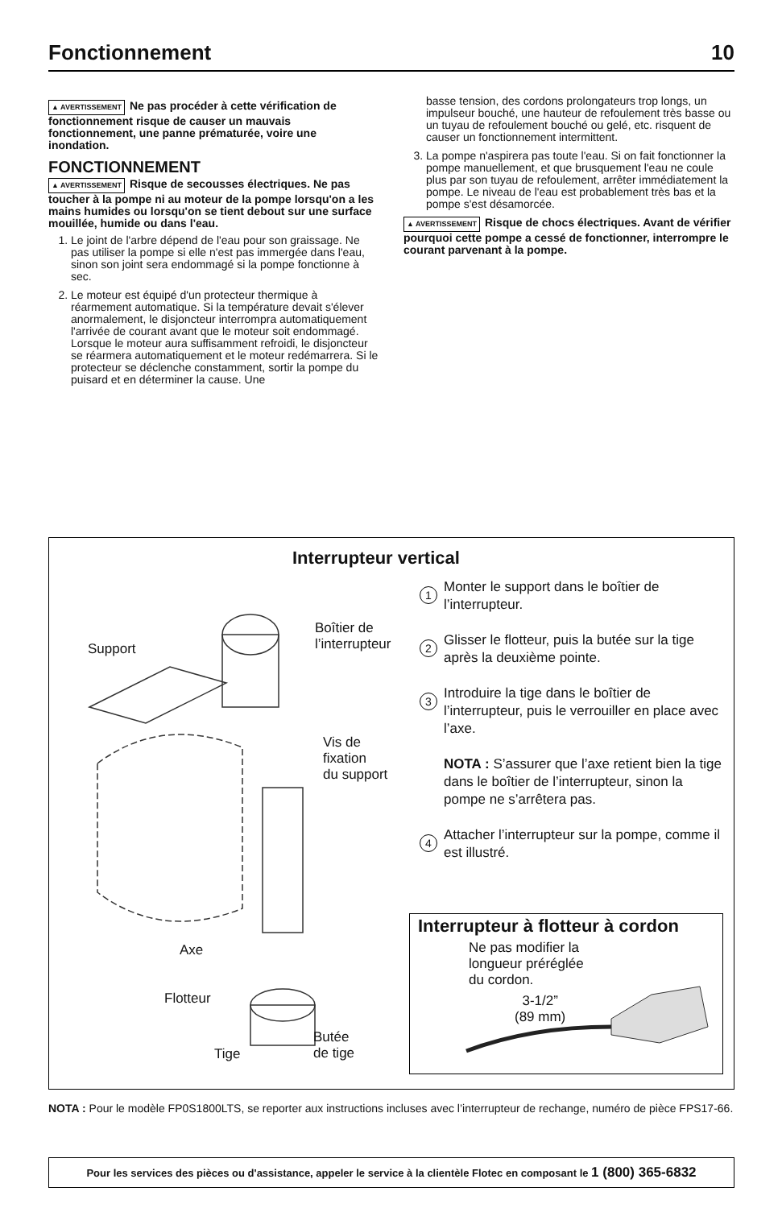Fonctionnement 10
▲ AVERTISSEMENT Ne pas procéder à cette vérification de fonctionnement risque de causer un mauvais fonctionnement, une panne prématurée, voire une inondation.
FONCTIONNEMENT
▲ AVERTISSEMENT Risque de secousses électriques. Ne pas toucher à la pompe ni au moteur de la pompe lorsqu'on a les mains humides ou lorsqu'on se tient debout sur une surface mouillée, humide ou dans l'eau.
1. Le joint de l'arbre dépend de l'eau pour son graissage. Ne pas utiliser la pompe si elle n'est pas immergée dans l'eau, sinon son joint sera endommagé si la pompe fonctionne à sec.
2. Le moteur est équipé d'un protecteur thermique à réarmement automatique. Si la température devait s'élever anormalement, le disjoncteur interrompra automatiquement l'arrivée de courant avant que le moteur soit endommagé. Lorsque le moteur aura suffisamment refroidi, le disjoncteur se réarmera automatiquement et le moteur redémarrera. Si le protecteur se déclenche constamment, sortir la pompe du puisard et en déterminer la cause. Une
basse tension, des cordons prolongateurs trop longs, un impulseur bouché, une hauteur de refoulement très basse ou un tuyau de refoulement bouché ou gelé, etc. risquent de causer un fonctionnement intermittent.
3. La pompe n'aspirera pas toute l'eau. Si on fait fonctionner la pompe manuellement, et que brusquement l'eau ne coule plus par son tuyau de refoulement, arrêter immédiatement la pompe. Le niveau de l'eau est probablement très bas et la pompe s'est désamorcée.
▲ AVERTISSEMENT Risque de chocs électriques. Avant de vérifier pourquoi cette pompe a cessé de fonctionner, interrompre le courant parvenant à la pompe.
Interrupteur vertical
Support
Boîtier de
l’interrupteur
Vis de
fixation
du support
Axe
Flotteur
Tige
Butée
de tige
1
Monter le support dans le boîtier de l’interrupteur.
2
Glisser le flotteur, puis la butée sur la tige après la deuxième pointe.
3
Introduire la tige dans le boîtier de l’interrupteur, puis le verrouiller en place avec l’axe.
NOTA : S’assurer que l’axe retient bien la tige dans le boîtier de l’interrupteur, sinon la pompe ne s’arrêtera pas.
4
Attacher l’interrupteur sur la pompe, comme il est illustré.
Interrupteur à flotteur à cordon
Ne pas modifier la
longueur préréglée
du cordon.
3-1/2”
(89 mm)
NOTA : Pour le modèle FP0S1800LTS, se reporter aux instructions incluses avec l’interrupteur de rechange, numéro de pièce FPS17-66.
Pour les services des pièces ou d'assistance, appeler le service à la clientèle Flotec en composant le 1 (800) 365-6832